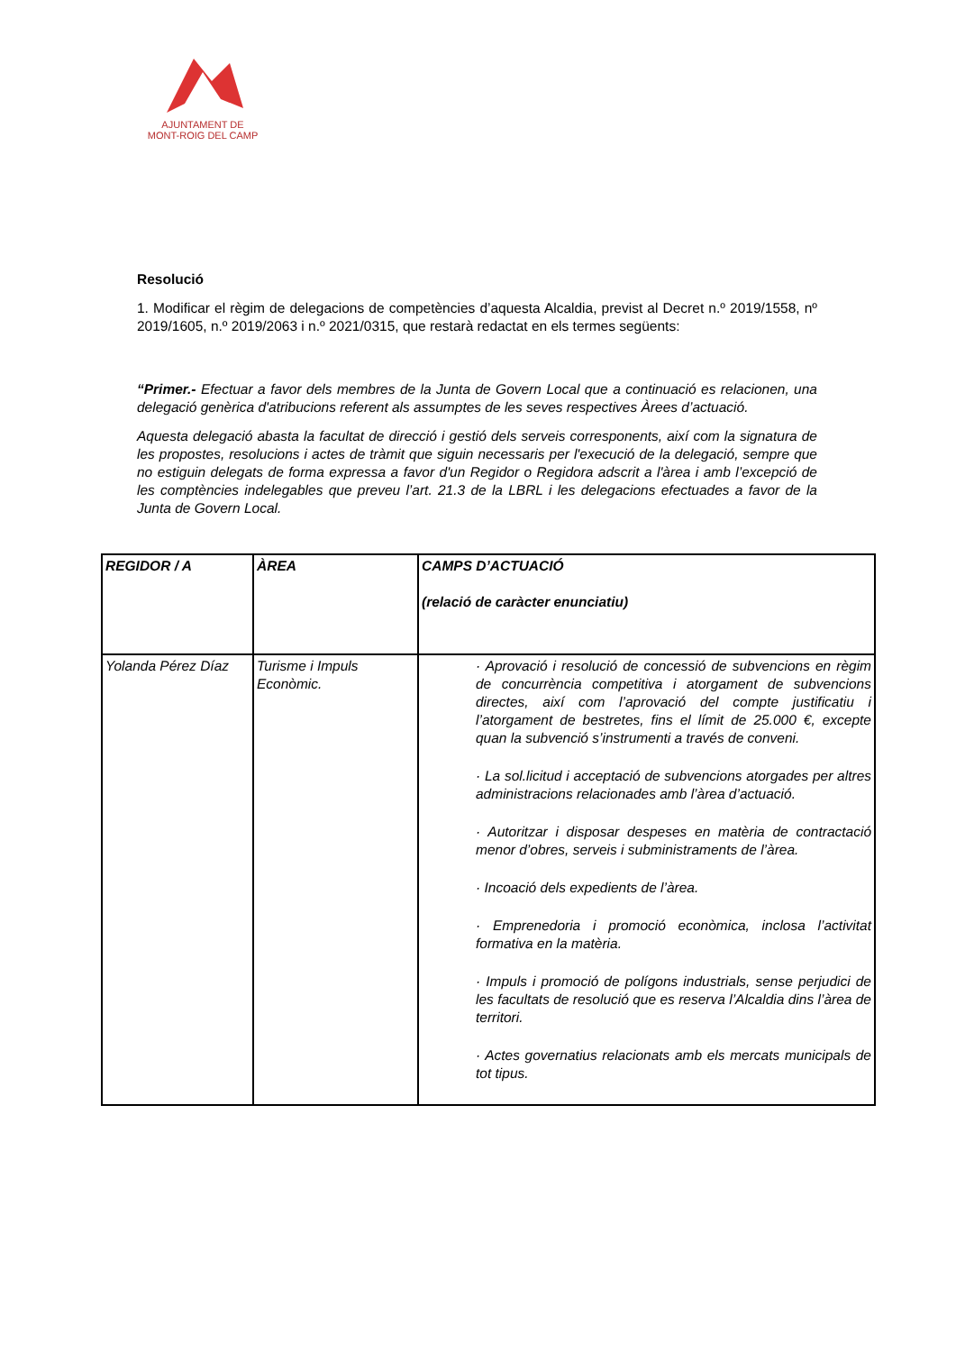AJUNTAMENT DE
MONT-ROIG DEL CAMP
Resolució
1. Modificar el règim de delegacions de competències d’aquesta Alcaldia, previst al Decret n.º 2019/1558, nº 2019/1605, n.º 2019/2063 i n.º 2021/0315, que restarà redactat en els termes següents:
“Primer.- Efectuar a favor dels membres de la Junta de Govern Local que a continuació es relacionen, una delegació genèrica d'atribucions referent als assumptes de les seves respectives Àrees d’actuació.
Aquesta delegació abasta la facultat de direcció i gestió dels serveis corresponents, així com la signatura de les propostes, resolucions i actes de tràmit que siguin necessaris per l'execució de la delegació, sempre que no estiguin delegats de forma expressa a favor d'un Regidor o Regidora adscrit a l'àrea i amb l’excepció de les comptències indelegables que preveu l’art. 21.3 de la LBRL i les delegacions efectuades a favor de la Junta de Govern Local.
| REGIDOR / A | ÀREA | CAMPS D’ACTUACIÓ (relació de caràcter enunciatiu) |
| --- | --- | --- |
| Yolanda Pérez Díaz | Turisme i Impuls Econòmic. | · Aprovació i resolució de concessió de subvencions en règim de concurrència competitiva i atorgament de subvencions directes, així com l’aprovació del compte justificatiu i l’atorgament de bestretes, fins el límit de 25.000 €, excepte quan la subvenció s’instrumenti a través de conveni. · La sol.licitud i acceptació de subvencions atorgades per altres administracions relacionades amb l’àrea d’actuació. · Autoritzar i disposar despeses en matèria de contractació menor d’obres, serveis i subministraments de l’àrea. · Incoació dels expedients de l’àrea. · Emprenedoria i promoció econòmica, inclosa l’activitat formativa en la matèria. · Impuls i promoció de polígons industrials, sense perjudici de les facultats de resolució que es reserva l’Alcaldia dins l’àrea de territori. · Actes governatius relacionats amb els mercats municipals de tot tipus. |